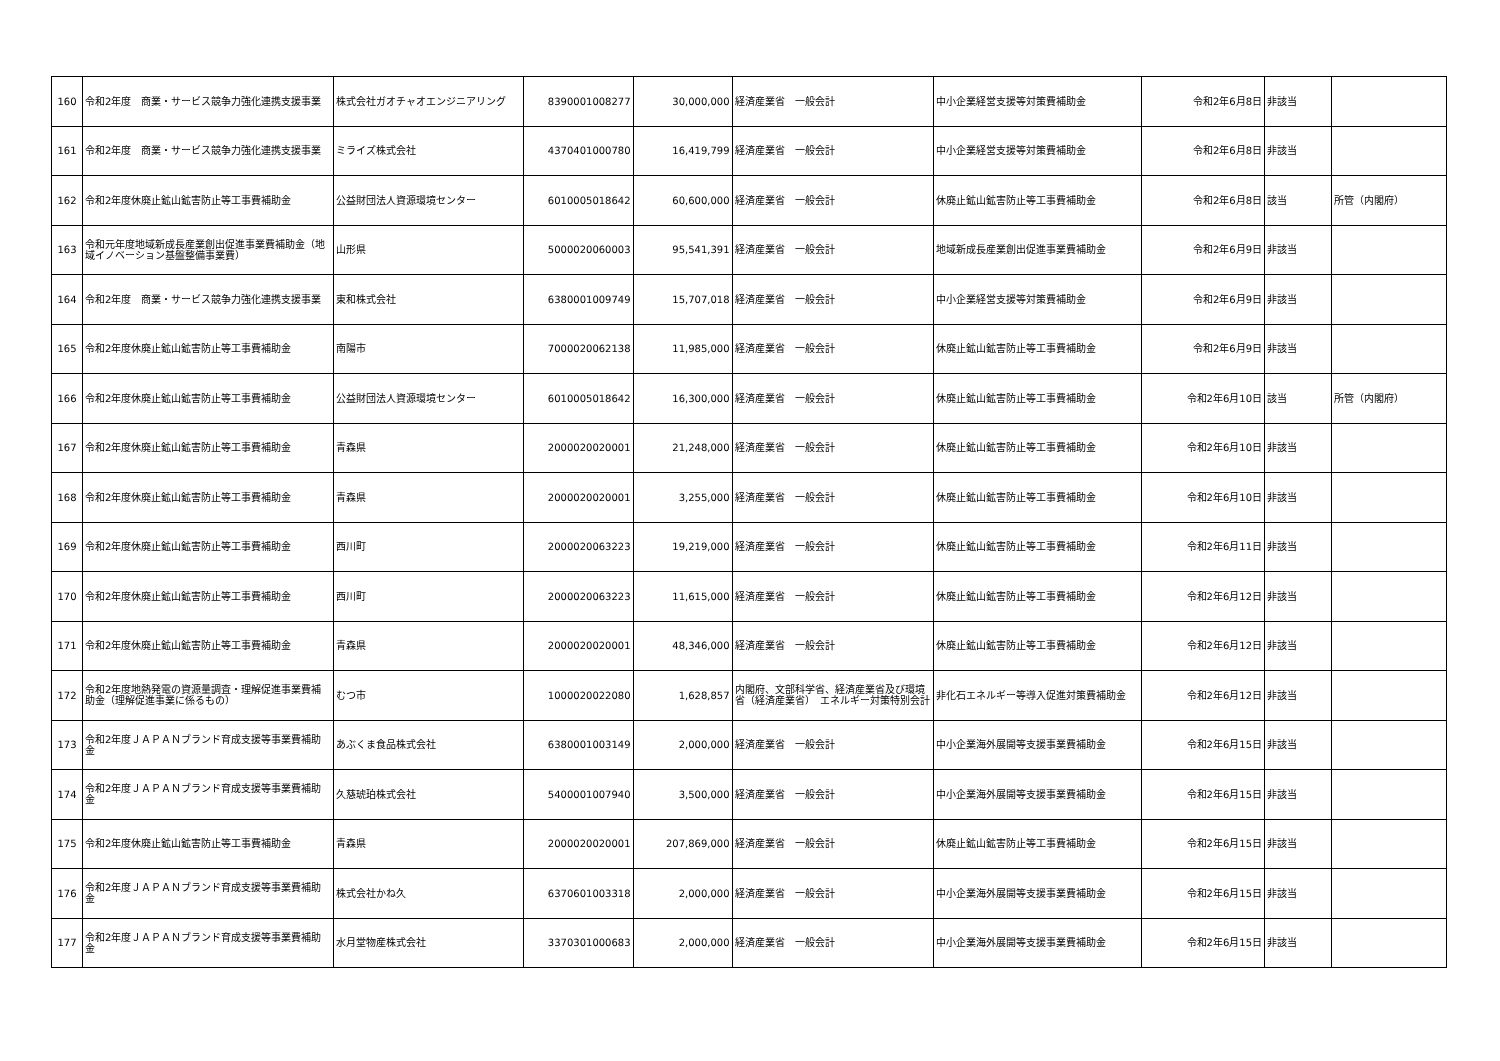| 160 | 令和2年度 商業・サービス競争力強化連携支援事業 | 株式会社ガオチャオエンジニアリング | 8390001008277 | 30,000,000 | 経済産業省 一般会計 | 中小企業経営支援等対策費補助金 | 令和2年6月8日 | 非該当 | |
| 161 | 令和2年度 商業・サービス競争力強化連携支援事業 | ミライズ株式会社 | 4370401000780 | 16,419,799 | 経済産業省 一般会計 | 中小企業経営支援等対策費補助金 | 令和2年6月8日 | 非該当 | |
| 162 | 令和2年度休廃止鉱山鉱害防止等工事費補助金 | 公益財団法人資源環境センター | 6010005018642 | 60,600,000 | 経済産業省 一般会計 | 休廃止鉱山鉱害防止等工事費補助金 | 令和2年6月8日 | 該当 | 所管（内閣府） |
| 163 | 令和元年度地域新成長産業創出促進事業費補助金（地域イノベーション基盤整備事業費） | 山形県 | 5000020060003 | 95,541,391 | 経済産業省 一般会計 | 地域新成長産業創出促進事業費補助金 | 令和2年6月9日 | 非該当 | |
| 164 | 令和2年度 商業・サービス競争力強化連携支援事業 | 東和株式会社 | 6380001009749 | 15,707,018 | 経済産業省 一般会計 | 中小企業経営支援等対策費補助金 | 令和2年6月9日 | 非該当 | |
| 165 | 令和2年度休廃止鉱山鉱害防止等工事費補助金 | 南陽市 | 7000020062138 | 11,985,000 | 経済産業省 一般会計 | 休廃止鉱山鉱害防止等工事費補助金 | 令和2年6月9日 | 非該当 | |
| 166 | 令和2年度休廃止鉱山鉱害防止等工事費補助金 | 公益財団法人資源環境センター | 6010005018642 | 16,300,000 | 経済産業省 一般会計 | 休廃止鉱山鉱害防止等工事費補助金 | 令和2年6月10日 | 該当 | 所管（内閣府） |
| 167 | 令和2年度休廃止鉱山鉱害防止等工事費補助金 | 青森県 | 2000020020001 | 21,248,000 | 経済産業省 一般会計 | 休廃止鉱山鉱害防止等工事費補助金 | 令和2年6月10日 | 非該当 | |
| 168 | 令和2年度休廃止鉱山鉱害防止等工事費補助金 | 青森県 | 2000020020001 | 3,255,000 | 経済産業省 一般会計 | 休廃止鉱山鉱害防止等工事費補助金 | 令和2年6月10日 | 非該当 | |
| 169 | 令和2年度休廃止鉱山鉱害防止等工事費補助金 | 西川町 | 2000020063223 | 19,219,000 | 経済産業省 一般会計 | 休廃止鉱山鉱害防止等工事費補助金 | 令和2年6月11日 | 非該当 | |
| 170 | 令和2年度休廃止鉱山鉱害防止等工事費補助金 | 西川町 | 2000020063223 | 11,615,000 | 経済産業省 一般会計 | 休廃止鉱山鉱害防止等工事費補助金 | 令和2年6月12日 | 非該当 | |
| 171 | 令和2年度休廃止鉱山鉱害防止等工事費補助金 | 青森県 | 2000020020001 | 48,346,000 | 経済産業省 一般会計 | 休廃止鉱山鉱害防止等工事費補助金 | 令和2年6月12日 | 非該当 | |
| 172 | 令和2年度地熱発電の資源量調査・理解促進事業費補助金（理解促進事業に係るもの） | むつ市 | 1000020022080 | 1,628,857 | 内閣府、文部科学省、経済産業省及び環境省（経済産業省） エネルギー対策特別会計 | 非化石エネルギー等導入促進対策費補助金 | 令和2年6月12日 | 非該当 | |
| 173 | 令和2年度ＪＡＰＡＮブランド育成支援等事業費補助金 | あぶくま食品株式会社 | 6380001003149 | 2,000,000 | 経済産業省 一般会計 | 中小企業海外展開等支援事業費補助金 | 令和2年6月15日 | 非該当 | |
| 174 | 令和2年度ＪＡＰＡＮブランド育成支援等事業費補助金 | 久慈琥珀株式会社 | 5400001007940 | 3,500,000 | 経済産業省 一般会計 | 中小企業海外展開等支援事業費補助金 | 令和2年6月15日 | 非該当 | |
| 175 | 令和2年度休廃止鉱山鉱害防止等工事費補助金 | 青森県 | 2000020020001 | 207,869,000 | 経済産業省 一般会計 | 休廃止鉱山鉱害防止等工事費補助金 | 令和2年6月15日 | 非該当 | |
| 176 | 令和2年度ＪＡＰＡＮブランド育成支援等事業費補助金 | 株式会社かね久 | 6370601003318 | 2,000,000 | 経済産業省 一般会計 | 中小企業海外展開等支援事業費補助金 | 令和2年6月15日 | 非該当 | |
| 177 | 令和2年度ＪＡＰＡＮブランド育成支援等事業費補助金 | 水月堂物産株式会社 | 3370301000683 | 2,000,000 | 経済産業省 一般会計 | 中小企業海外展開等支援事業費補助金 | 令和2年6月15日 | 非該当 | |